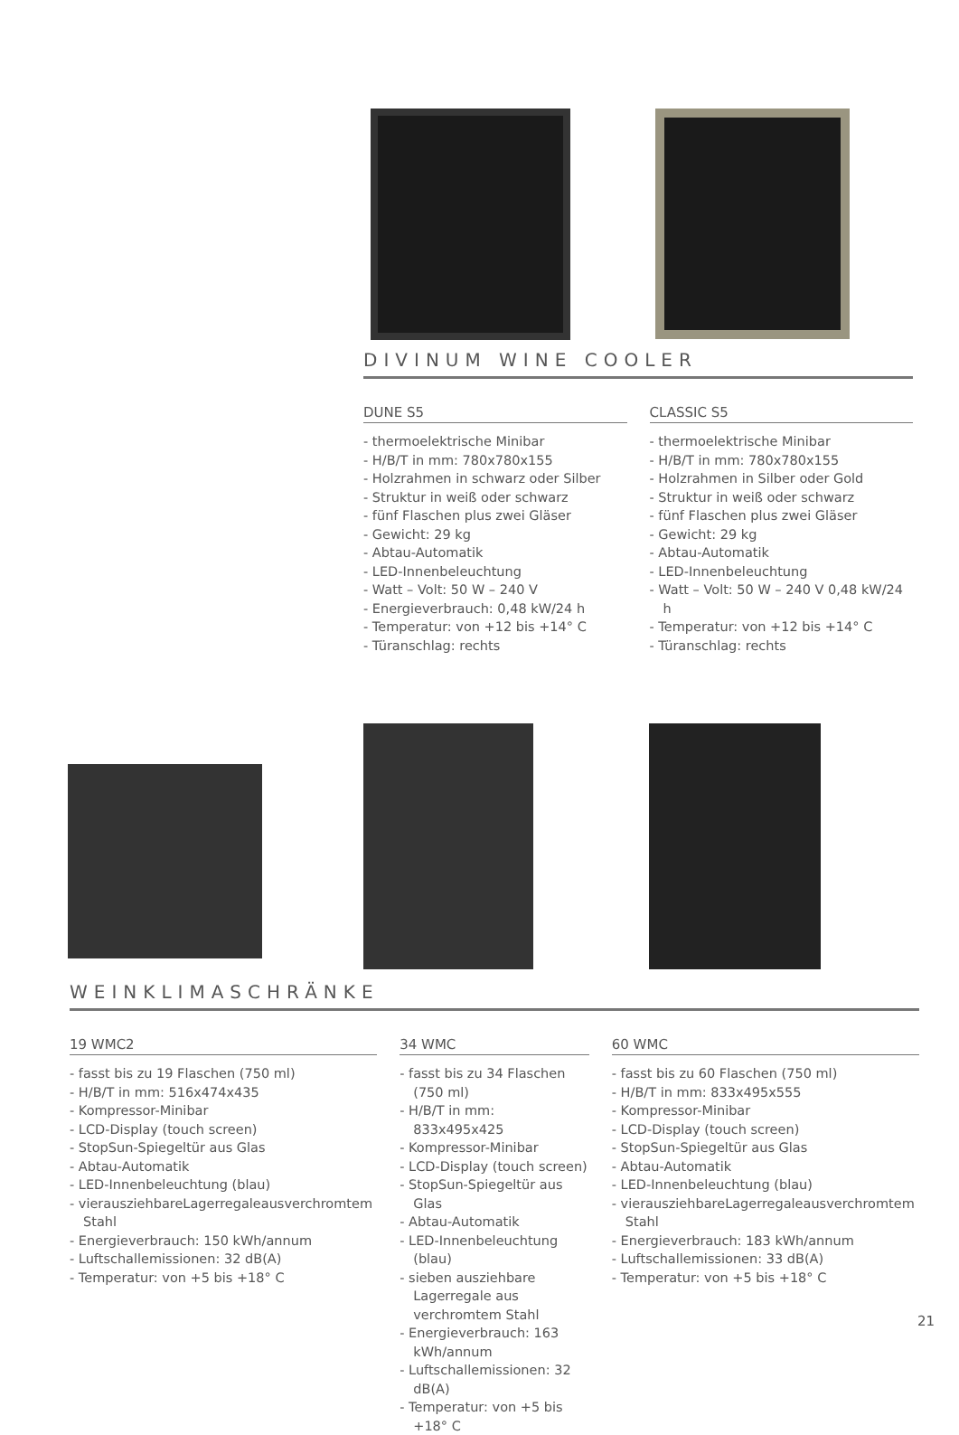DIVINUM WINE COOLER
DUNE S5
- thermoelektrische Minibar
- H/B/T in mm: 780x780x155
- Holzrahmen in schwarz oder Silber
- Struktur in weiß oder schwarz
- fünf Flaschen plus zwei Gläser
- Gewicht: 29 kg
- Abtau-Automatik
- LED-Innenbeleuchtung
- Watt – Volt: 50 W – 240 V
- Energieverbrauch: 0,48 kW/24 h
- Temperatur: von +12 bis +14° C
- Türanschlag: rechts
CLASSIC S5
- thermoelektrische Minibar
- H/B/T in mm: 780x780x155
- Holzrahmen in Silber oder Gold
- Struktur in weiß oder schwarz
- fünf Flaschen plus zwei Gläser
- Gewicht: 29 kg
- Abtau-Automatik
- LED-Innenbeleuchtung
- Watt – Volt: 50 W – 240 V 0,48 kW/24 h
- Temperatur: von +12 bis +14° C
- Türanschlag: rechts
WEINKLIMASCHRÄNKE
19 WMC2
- fasst bis zu 19 Flaschen (750 ml)
- H/B/T in mm: 516x474x435
- Kompressor-Minibar
- LCD-Display (touch screen)
- StopSun-Spiegeltür aus Glas
- Abtau-Automatik
- LED-Innenbeleuchtung (blau)
- vierausziehbareLagerregaleausverchromtem Stahl
- Energieverbrauch: 150 kWh/annum
- Luftschallemissionen: 32 dB(A)
- Temperatur: von +5 bis +18° C
34 WMC
- fasst bis zu 34 Flaschen (750 ml)
- H/B/T in mm: 833x495x425
- Kompressor-Minibar
- LCD-Display (touch screen)
- StopSun-Spiegeltür aus Glas
- Abtau-Automatik
- LED-Innenbeleuchtung (blau)
- sieben ausziehbare Lagerregale aus verchromtem Stahl
- Energieverbrauch: 163 kWh/annum
- Luftschallemissionen: 32 dB(A)
- Temperatur: von +5 bis +18° C
60 WMC
- fasst bis zu 60 Flaschen (750 ml)
- H/B/T in mm: 833x495x555
- Kompressor-Minibar
- LCD-Display (touch screen)
- StopSun-Spiegeltür aus Glas
- Abtau-Automatik
- LED-Innenbeleuchtung (blau)
- vierausziehbareLagerregaleausverchromtem Stahl
- Energieverbrauch: 183 kWh/annum
- Luftschallemissionen: 33 dB(A)
- Temperatur: von +5 bis +18° C
21